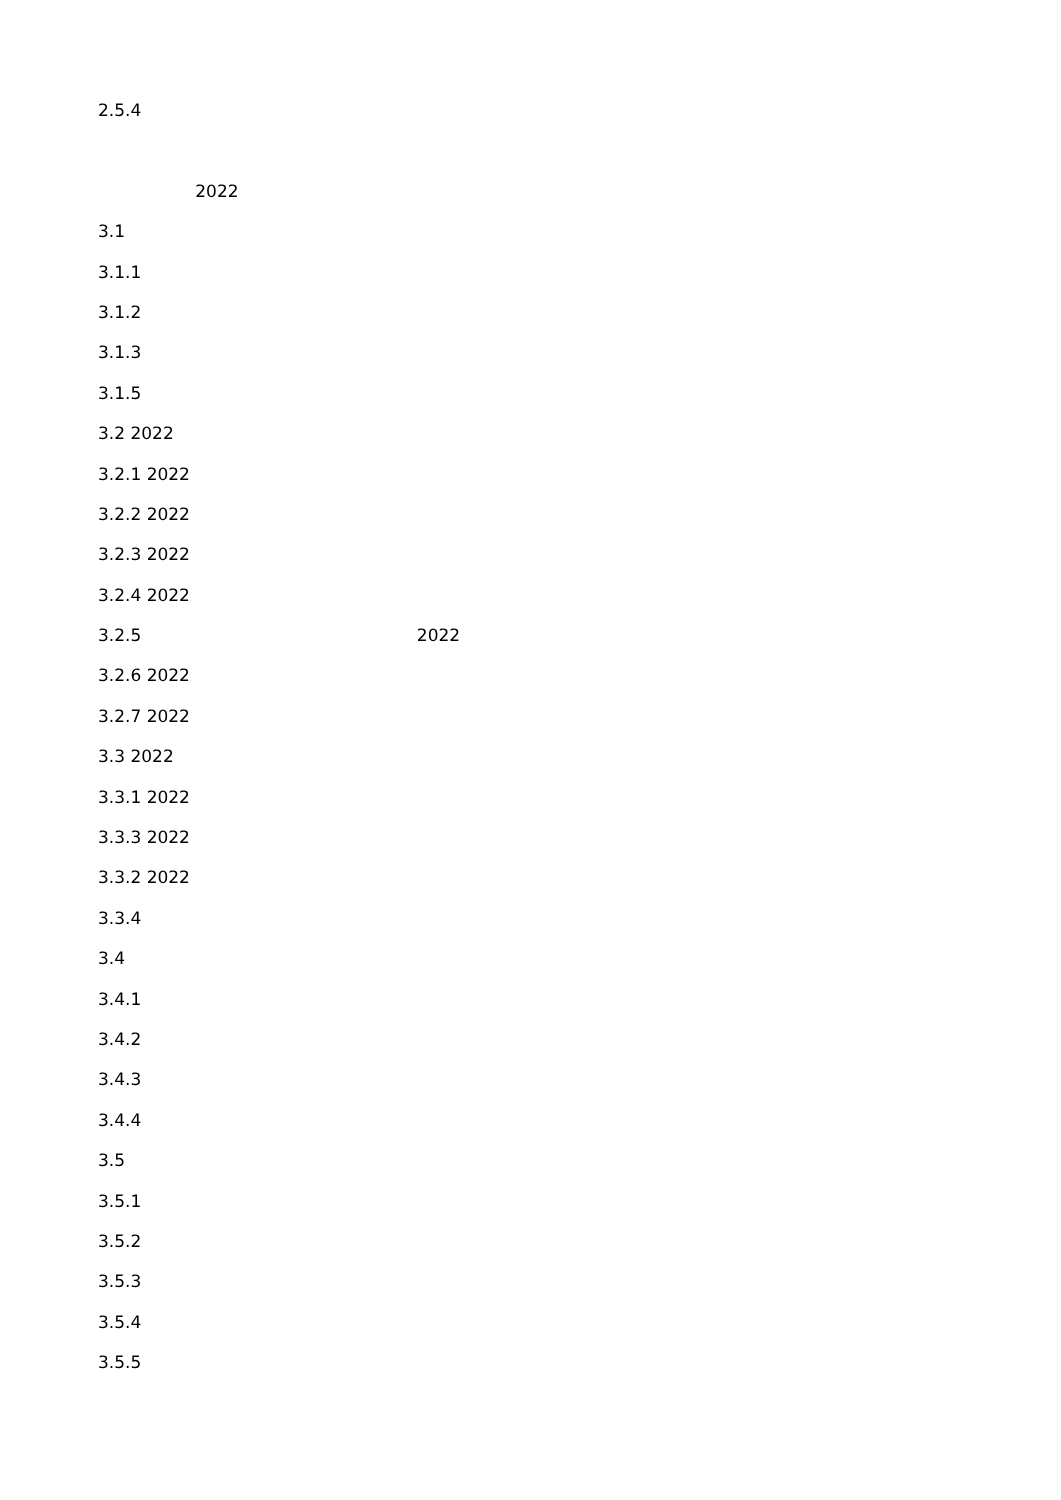2.5.4
2022
3.1
3.1.1
3.1.2
3.1.3
3.1.5
3.2 2022
3.2.1 2022
3.2.2 2022
3.2.3 2022
3.2.4 2022
3.2.5 2022
3.2.6 2022
3.2.7 2022
3.3 2022
3.3.1 2022
3.3.3 2022
3.3.2 2022
3.3.4
3.4
3.4.1
3.4.2
3.4.3
3.4.4
3.5
3.5.1
3.5.2
3.5.3
3.5.4
3.5.5